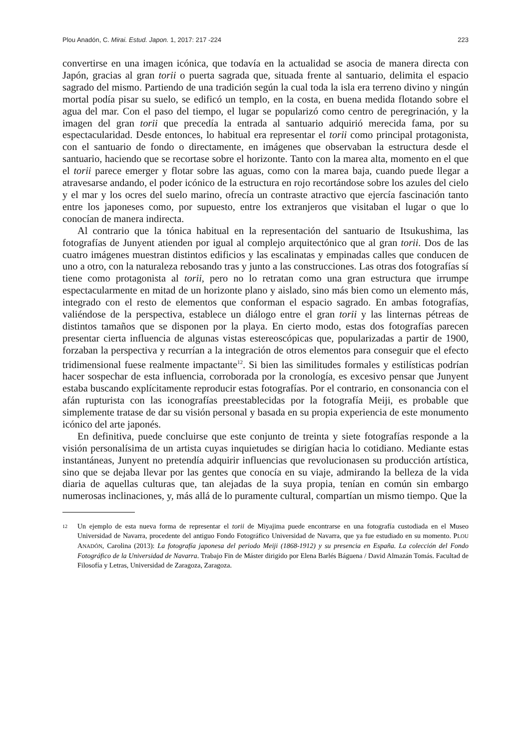Plou Anadón, C. Mirai. Estud. Japon. 1, 2017: 217 -224 223
convertirse en una imagen icónica, que todavía en la actualidad se asocia de manera directa con Japón, gracias al gran torii o puerta sagrada que, situada frente al santuario, delimita el espacio sagrado del mismo. Partiendo de una tradición según la cual toda la isla era terreno divino y ningún mortal podía pisar su suelo, se edificó un templo, en la costa, en buena medida flotando sobre el agua del mar. Con el paso del tiempo, el lugar se popularizó como centro de peregrinación, y la imagen del gran torii que precedía la entrada al santuario adquirió merecida fama, por su espectacularidad. Desde entonces, lo habitual era representar el torii como principal protagonista, con el santuario de fondo o directamente, en imágenes que observaban la estructura desde el santuario, haciendo que se recortase sobre el horizonte. Tanto con la marea alta, momento en el que el torii parece emerger y flotar sobre las aguas, como con la marea baja, cuando puede llegar a atravesarse andando, el poder icónico de la estructura en rojo recortándose sobre los azules del cielo y el mar y los ocres del suelo marino, ofrecía un contraste atractivo que ejercía fascinación tanto entre los japoneses como, por supuesto, entre los extranjeros que visitaban el lugar o que lo conocían de manera indirecta.
Al contrario que la tónica habitual en la representación del santuario de Itsukushima, las fotografías de Junyent atienden por igual al complejo arquitectónico que al gran torii. Dos de las cuatro imágenes muestran distintos edificios y las escalinatas y empinadas calles que conducen de uno a otro, con la naturaleza rebosando tras y junto a las construcciones. Las otras dos fotografías sí tiene como protagonista al torii, pero no lo retratan como una gran estructura que irrumpe espectacularmente en mitad de un horizonte plano y aislado, sino más bien como un elemento más, integrado con el resto de elementos que conforman el espacio sagrado. En ambas fotografías, valiéndose de la perspectiva, establece un diálogo entre el gran torii y las linternas pétreas de distintos tamaños que se disponen por la playa. En cierto modo, estas dos fotografías parecen presentar cierta influencia de algunas vistas estereoscópicas que, popularizadas a partir de 1900, forzaban la perspectiva y recurrían a la integración de otros elementos para conseguir que el efecto tridimensional fuese realmente impactante<sup>12</sup>. Si bien las similitudes formales y estilísticas podrían hacer sospechar de esta influencia, corroborada por la cronología, es excesivo pensar que Junyent estaba buscando explícitamente reproducir estas fotografías. Por el contrario, en consonancia con el afán rupturista con las iconografías preestablecidas por la fotografía Meiji, es probable que simplemente tratase de dar su visión personal y basada en su propia experiencia de este monumento icónico del arte japonés.
En definitiva, puede concluirse que este conjunto de treinta y siete fotografías responde a la visión personalísima de un artista cuyas inquietudes se dirigían hacia lo cotidiano. Mediante estas instantáneas, Junyent no pretendía adquirir influencias que revolucionasen su producción artística, sino que se dejaba llevar por las gentes que conocía en su viaje, admirando la belleza de la vida diaria de aquellas culturas que, tan alejadas de la suya propia, tenían en común sin embargo numerosas inclinaciones, y, más allá de lo puramente cultural, compartían un mismo tiempo. Que la
12 Un ejemplo de esta nueva forma de representar el torii de Miyajima puede encontrarse en una fotografía custodiada en el Museo Universidad de Navarra, procedente del antiguo Fondo Fotográfico Universidad de Navarra, que ya fue estudiado en su momento. PLOU ANADÓN, Carolina (2013): La fotografía japonesa del periodo Meiji (1868-1912) y su presencia en España. La colección del Fondo Fotográfico de la Universidad de Navarra. Trabajo Fin de Máster dirigido por Elena Barlés Báguena / David Almazán Tomás. Facultad de Filosofía y Letras, Universidad de Zaragoza, Zaragoza.